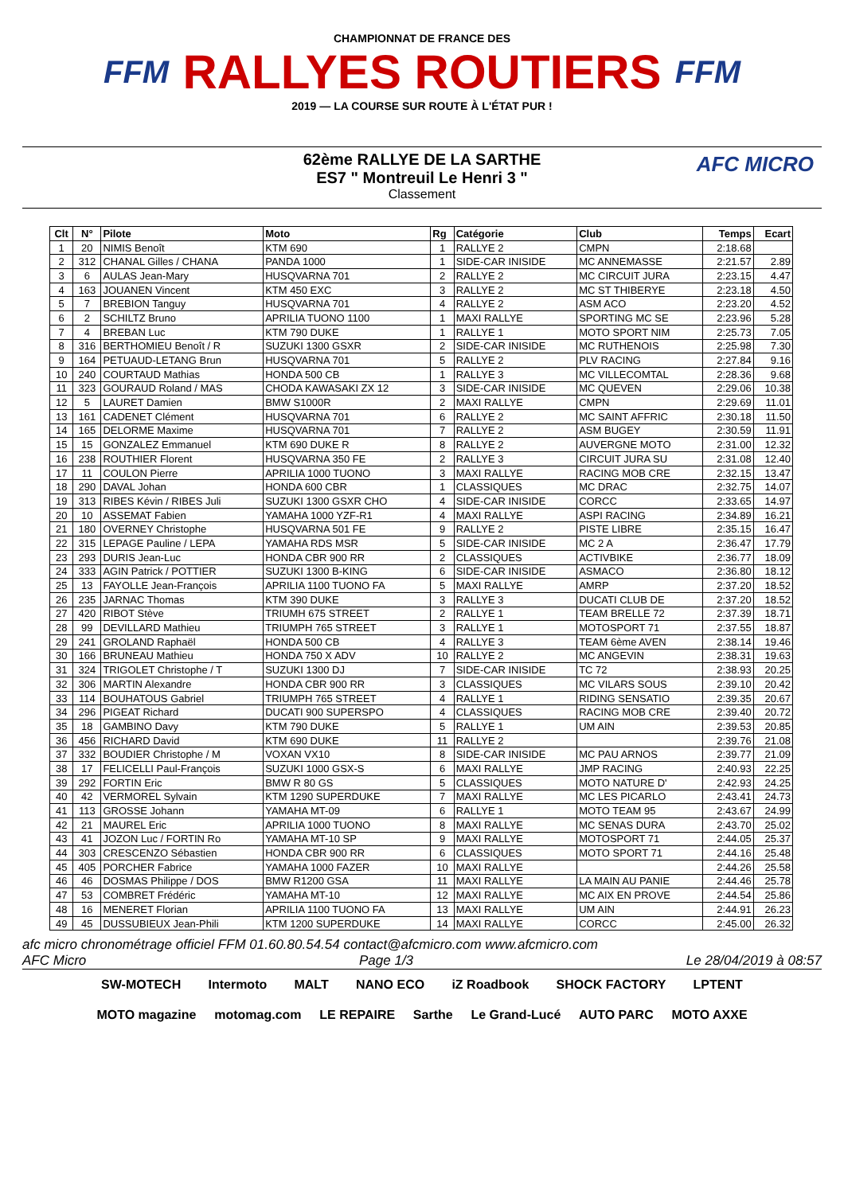FFM
CHAMPIONNAT DE FRANCE DES
RALLYES ROUTIERS
2019 — LA COURSE SUR ROUTE À L'ÉTAT PUR !
FFM
62ème RALLYE DE LA SARTHE
ES7 " Montreuil Le Henri 3 "
Classement
AFC MICRO
| Clt | N° | Pilote | Moto | Rg | Catégorie | Club | Temps | Ecart |
| --- | --- | --- | --- | --- | --- | --- | --- | --- |
| 1 | 20 | NIMIS Benoît | KTM 690 | 1 | RALLYE 2 | CMPN | 2:18.68 | |
| 2 | 312 | CHANAL Gilles / CHANA | PANDA 1000 | 1 | SIDE-CAR INISIDE | MC ANNEMASSE | 2:21.57 | 2.89 |
| 3 | 6 | AULAS Jean-Mary | HUSQVARNA 701 | 2 | RALLYE 2 | MC CIRCUIT JURA | 2:23.15 | 4.47 |
| 4 | 163 | JOUANEN Vincent | KTM 450 EXC | 3 | RALLYE 2 | MC ST THIBERYE | 2:23.18 | 4.50 |
| 5 | 7 | BREBION Tanguy | HUSQVARNA 701 | 4 | RALLYE 2 | ASM ACO | 2:23.20 | 4.52 |
| 6 | 2 | SCHILTZ Bruno | APRILIA TUONO 1100 | 1 | MAXI RALLYE | SPORTING MC SE | 2:23.96 | 5.28 |
| 7 | 4 | BREBAN Luc | KTM 790 DUKE | 1 | RALLYE 1 | MOTO SPORT NIM | 2:25.73 | 7.05 |
| 8 | 316 | BERTHOMIEU Benoît / R | SUZUKI 1300 GSXR | 2 | SIDE-CAR INISIDE | MC RUTHENOIS | 2:25.98 | 7.30 |
| 9 | 164 | PETUAUD-LETANG Brun | HUSQVARNA 701 | 5 | RALLYE 2 | PLV RACING | 2:27.84 | 9.16 |
| 10 | 240 | COURTAUD Mathias | HONDA 500 CB | 1 | RALLYE 3 | MC VILLECOMTAL | 2:28.36 | 9.68 |
| 11 | 323 | GOURAUD Roland / MAS | CHODA KAWASAKI ZX 12 | 3 | SIDE-CAR INISIDE | MC QUEVEN | 2:29.06 | 10.38 |
| 12 | 5 | LAURET Damien | BMW S1000R | 2 | MAXI RALLYE | CMPN | 2:29.69 | 11.01 |
| 13 | 161 | CADENET Clément | HUSQVARNA 701 | 6 | RALLYE 2 | MC SAINT AFFRIC | 2:30.18 | 11.50 |
| 14 | 165 | DELORME Maxime | HUSQVARNA 701 | 7 | RALLYE 2 | ASM BUGEY | 2:30.59 | 11.91 |
| 15 | 15 | GONZALEZ Emmanuel | KTM 690 DUKE R | 8 | RALLYE 2 | AUVERGNE MOTO | 2:31.00 | 12.32 |
| 16 | 238 | ROUTHIER Florent | HUSQVARNA 350 FE | 2 | RALLYE 3 | CIRCUIT JURA SU | 2:31.08 | 12.40 |
| 17 | 11 | COULON Pierre | APRILIA 1000 TUONO | 3 | MAXI RALLYE | RACING MOB CRE | 2:32.15 | 13.47 |
| 18 | 290 | DAVAL Johan | HONDA 600 CBR | 1 | CLASSIQUES | MC DRAC | 2:32.75 | 14.07 |
| 19 | 313 | RIBES Kévin / RIBES Juli | SUZUKI 1300 GSXR CHO | 4 | SIDE-CAR INISIDE | CORCC | 2:33.65 | 14.97 |
| 20 | 10 | ASSEMAT Fabien | YAMAHA 1000 YZF-R1 | 4 | MAXI RALLYE | ASPI RACING | 2:34.89 | 16.21 |
| 21 | 180 | OVERNEY Christophe | HUSQVARNA 501 FE | 9 | RALLYE 2 | PISTE LIBRE | 2:35.15 | 16.47 |
| 22 | 315 | LEPAGE Pauline / LEPA | YAMAHA RDS MSR | 5 | SIDE-CAR INISIDE | MC 2 A | 2:36.47 | 17.79 |
| 23 | 293 | DURIS Jean-Luc | HONDA CBR 900 RR | 2 | CLASSIQUES | ACTIVBIKE | 2:36.77 | 18.09 |
| 24 | 333 | AGIN Patrick / POTTIER | SUZUKI 1300 B-KING | 6 | SIDE-CAR INISIDE | ASMACO | 2:36.80 | 18.12 |
| 25 | 13 | FAYOLLE Jean-François | APRILIA 1100 TUONO FA | 5 | MAXI RALLYE | AMRP | 2:37.20 | 18.52 |
| 26 | 235 | JARNAC Thomas | KTM 390 DUKE | 3 | RALLYE 3 | DUCATI CLUB DE | 2:37.20 | 18.52 |
| 27 | 420 | RIBOT Stève | TRIUMH 675 STREET | 2 | RALLYE 1 | TEAM BRELLE 72 | 2:37.39 | 18.71 |
| 28 | 99 | DEVILLARD Mathieu | TRIUMPH 765 STREET | 3 | RALLYE 1 | MOTOSPORT 71 | 2:37.55 | 18.87 |
| 29 | 241 | GROLAND Raphaël | HONDA 500 CB | 4 | RALLYE 3 | TEAM 6ème AVEN | 2:38.14 | 19.46 |
| 30 | 166 | BRUNEAU Mathieu | HONDA 750 X ADV | 10 | RALLYE 2 | MC ANGEVIN | 2:38.31 | 19.63 |
| 31 | 324 | TRIGOLET Christophe / T | SUZUKI 1300 DJ | 7 | SIDE-CAR INISIDE | TC 72 | 2:38.93 | 20.25 |
| 32 | 306 | MARTIN Alexandre | HONDA CBR 900 RR | 3 | CLASSIQUES | MC VILARS SOUS | 2:39.10 | 20.42 |
| 33 | 114 | BOUHATOUS Gabriel | TRIUMPH 765 STREET | 4 | RALLYE 1 | RIDING SENSATIO | 2:39.35 | 20.67 |
| 34 | 296 | PIGEAT Richard | DUCATI 900 SUPERSPO | 4 | CLASSIQUES | RACING MOB CRE | 2:39.40 | 20.72 |
| 35 | 18 | GAMBINO Davy | KTM 790 DUKE | 5 | RALLYE 1 | UM AIN | 2:39.53 | 20.85 |
| 36 | 456 | RICHARD David | KTM 690 DUKE | 11 | RALLYE 2 | | 2:39.76 | 21.08 |
| 37 | 332 | BOUDIER Christophe / M | VOXAN VX10 | 8 | SIDE-CAR INISIDE | MC PAU ARNOS | 2:39.77 | 21.09 |
| 38 | 17 | FELICELLI Paul-François | SUZUKI 1000 GSX-S | 6 | MAXI RALLYE | JMP RACING | 2:40.93 | 22.25 |
| 39 | 292 | FORTIN Eric | BMW R 80 GS | 5 | CLASSIQUES | MOTO NATURE D' | 2:42.93 | 24.25 |
| 40 | 42 | VERMOREL Sylvain | KTM 1290 SUPERDUKE | 7 | MAXI RALLYE | MC LES PICARLO | 2:43.41 | 24.73 |
| 41 | 113 | GROSSE Johann | YAMAHA MT-09 | 6 | RALLYE 1 | MOTO TEAM 95 | 2:43.67 | 24.99 |
| 42 | 21 | MAUREL Eric | APRILIA 1000 TUONO | 8 | MAXI RALLYE | MC SENAS DURA | 2:43.70 | 25.02 |
| 43 | 41 | JOZON Luc / FORTIN Ro | YAMAHA MT-10 SP | 9 | MAXI RALLYE | MOTOSPORT 71 | 2:44.05 | 25.37 |
| 44 | 303 | CRESCENZO Sébastien | HONDA CBR 900 RR | 6 | CLASSIQUES | MOTO SPORT 71 | 2:44.16 | 25.48 |
| 45 | 405 | PORCHER Fabrice | YAMAHA 1000 FAZER | 10 | MAXI RALLYE | | 2:44.26 | 25.58 |
| 46 | 46 | DOSMAS Philippe / DOS | BMW R1200 GSA | 11 | MAXI RALLYE | LA MAIN AU PANIE | 2:44.46 | 25.78 |
| 47 | 53 | COMBRET Frédéric | YAMAHA MT-10 | 12 | MAXI RALLYE | MC AIX EN PROVE | 2:44.54 | 25.86 |
| 48 | 16 | MENERET Florian | APRILIA 1100 TUONO FA | 13 | MAXI RALLYE | UM AIN | 2:44.91 | 26.23 |
| 49 | 45 | DUSSUBIEUX Jean-Phili | KTM 1200 SUPERDUKE | 14 | MAXI RALLYE | CORCC | 2:45.00 | 26.32 |
afc micro chronométrage officiel FFM 01.60.80.54.54 contact@afcmicro.com www.afcmicro.com
AFC Micro Page 1/3 Le 28/04/2019 à 08:57
SW-MOTECH Intermoto MALT NANO ECO iZ Roadbook SHOCK FACTORY LPTENT MOTO magazine motomag.com LE REPAIRE Sarthe Le Grand-Lucé AUTO PARC MOTO AXXE